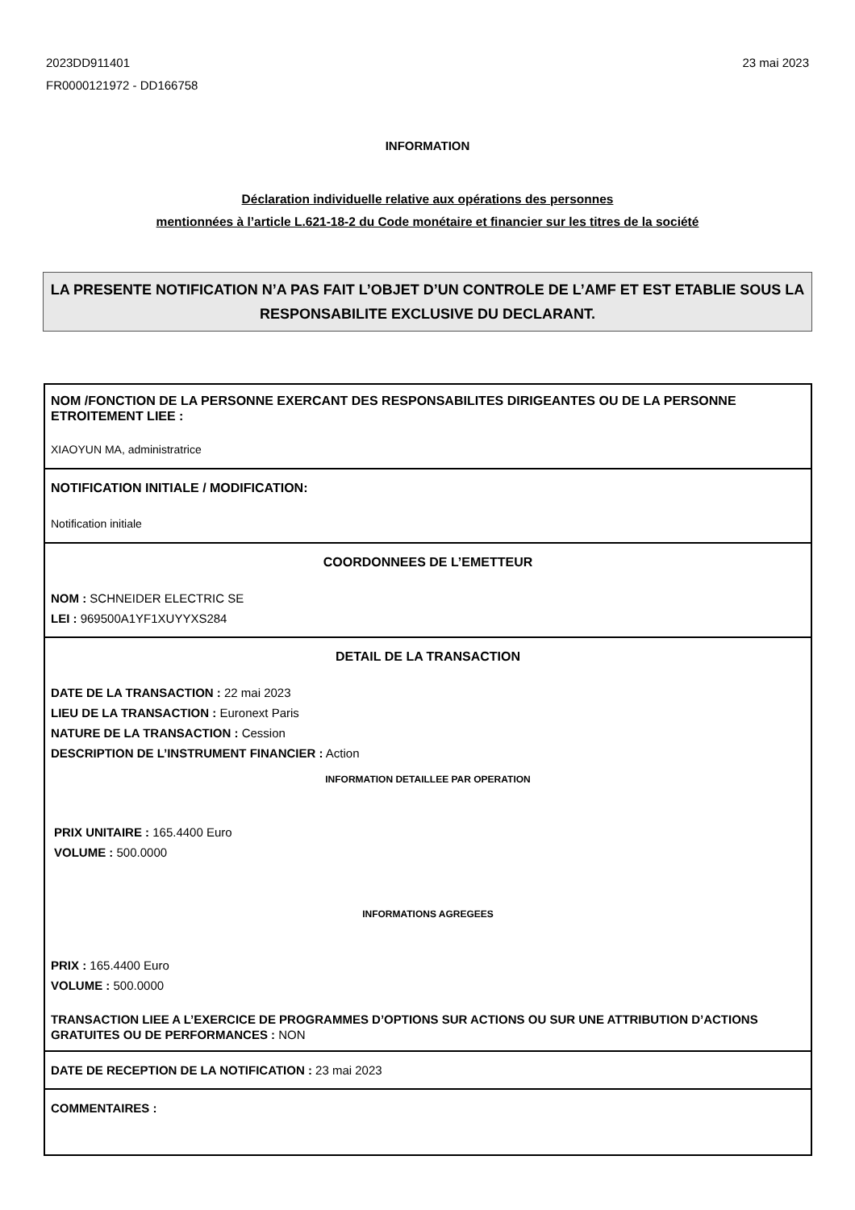2023DD911401
FR0000121972 - DD166758
23 mai 2023
INFORMATION
Déclaration individuelle relative aux opérations des personnes
mentionnées à l’article L.621-18-2 du Code monétaire et financier sur les titres de la société
LA PRESENTE NOTIFICATION N’A PAS FAIT L’OBJET D’UN CONTROLE DE L’AMF ET EST ETABLIE SOUS LA RESPONSABILITE EXCLUSIVE DU DECLARANT.
NOM /FONCTION DE LA PERSONNE EXERCANT DES RESPONSABILITES DIRIGEANTES OU DE LA PERSONNE ETROITEMENT LIEE :
XIAOYUN MA, administratrice
NOTIFICATION INITIALE / MODIFICATION:
Notification initiale
COORDONNEES DE L’EMETTEUR
NOM : SCHNEIDER ELECTRIC SE
LEI : 969500A1YF1XUYYXS284
DETAIL DE LA TRANSACTION
DATE DE LA TRANSACTION : 22 mai 2023
LIEU DE LA TRANSACTION : Euronext Paris
NATURE DE LA TRANSACTION : Cession
DESCRIPTION DE L’INSTRUMENT FINANCIER : Action
INFORMATION DETAILLEE PAR OPERATION
PRIX UNITAIRE : 165.4400 Euro
VOLUME : 500.0000
INFORMATIONS AGREGEES
PRIX : 165.4400 Euro
VOLUME : 500.0000
TRANSACTION LIEE A L’EXERCICE DE PROGRAMMES D’OPTIONS SUR ACTIONS OU SUR UNE ATTRIBUTION D’ACTIONS GRATUITES OU DE PERFORMANCES : NON
DATE DE RECEPTION DE LA NOTIFICATION : 23 mai 2023
COMMENTAIRES :